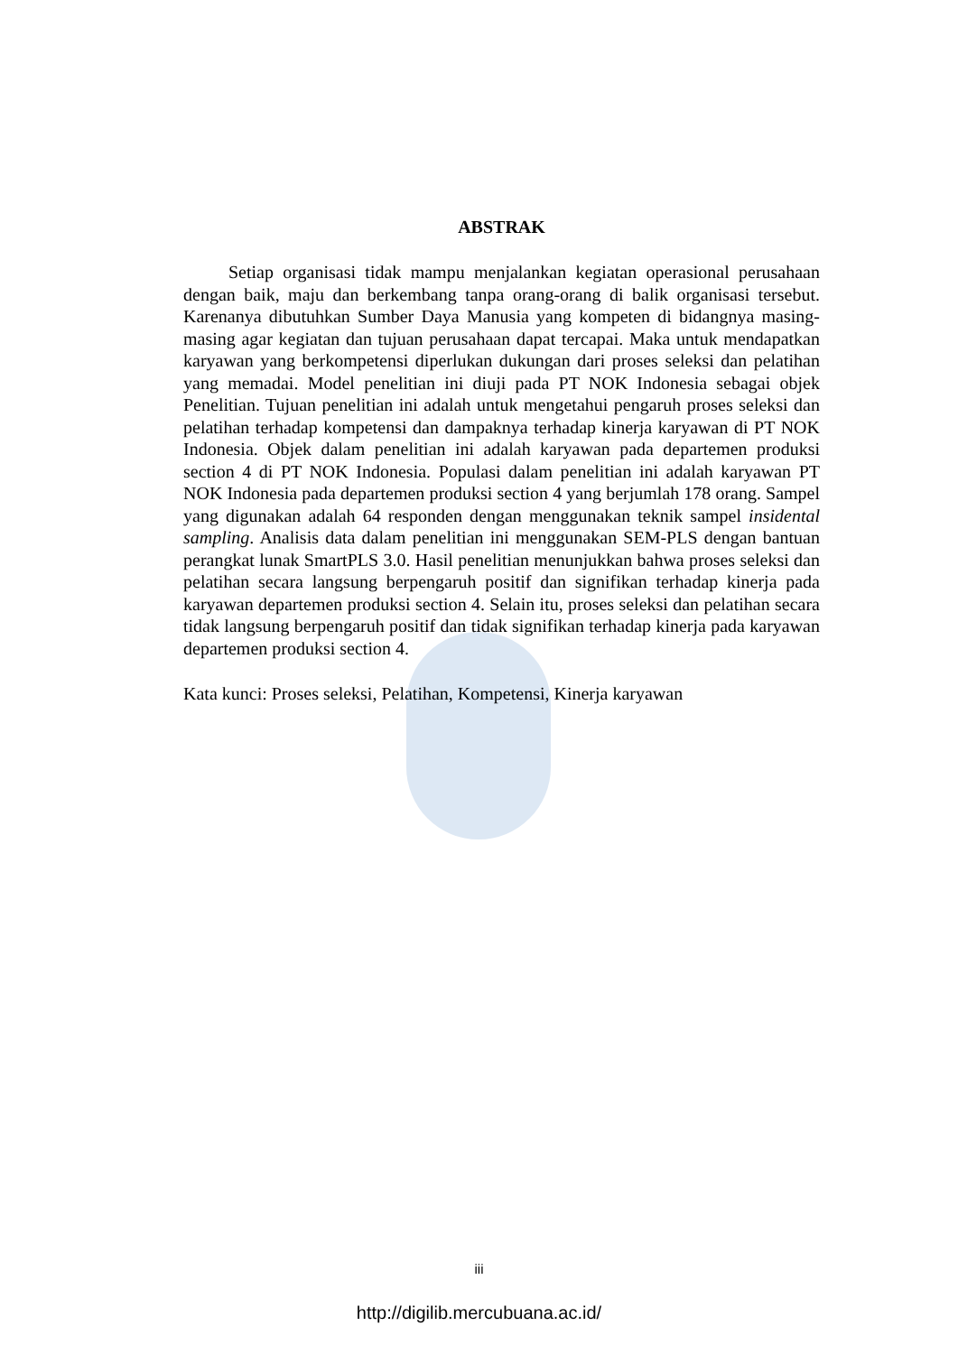ABSTRAK
Setiap organisasi tidak mampu menjalankan kegiatan operasional perusahaan dengan baik, maju dan berkembang tanpa orang-orang di balik organisasi tersebut. Karenanya dibutuhkan Sumber Daya Manusia yang kompeten di bidangnya masing-masing agar kegiatan dan tujuan perusahaan dapat tercapai. Maka untuk mendapatkan karyawan yang berkompetensi diperlukan dukungan dari proses seleksi dan pelatihan yang memadai. Model penelitian ini diuji pada PT NOK Indonesia sebagai objek Penelitian. Tujuan penelitian ini adalah untuk mengetahui pengaruh proses seleksi dan pelatihan terhadap kompetensi dan dampaknya terhadap kinerja karyawan di PT NOK Indonesia. Objek dalam penelitian ini adalah karyawan pada departemen produksi section 4 di PT NOK Indonesia. Populasi dalam penelitian ini adalah karyawan PT NOK Indonesia pada departemen produksi section 4 yang berjumlah 178 orang. Sampel yang digunakan adalah 64 responden dengan menggunakan teknik sampel insidental sampling. Analisis data dalam penelitian ini menggunakan SEM-PLS dengan bantuan perangkat lunak SmartPLS 3.0. Hasil penelitian menunjukkan bahwa proses seleksi dan pelatihan secara langsung berpengaruh positif dan signifikan terhadap kinerja pada karyawan departemen produksi section 4. Selain itu, proses seleksi dan pelatihan secara tidak langsung berpengaruh positif dan tidak signifikan terhadap kinerja pada karyawan departemen produksi section 4.
Kata kunci: Proses seleksi, Pelatihan, Kompetensi, Kinerja karyawan
iii
http://digilib.mercubuana.ac.id/